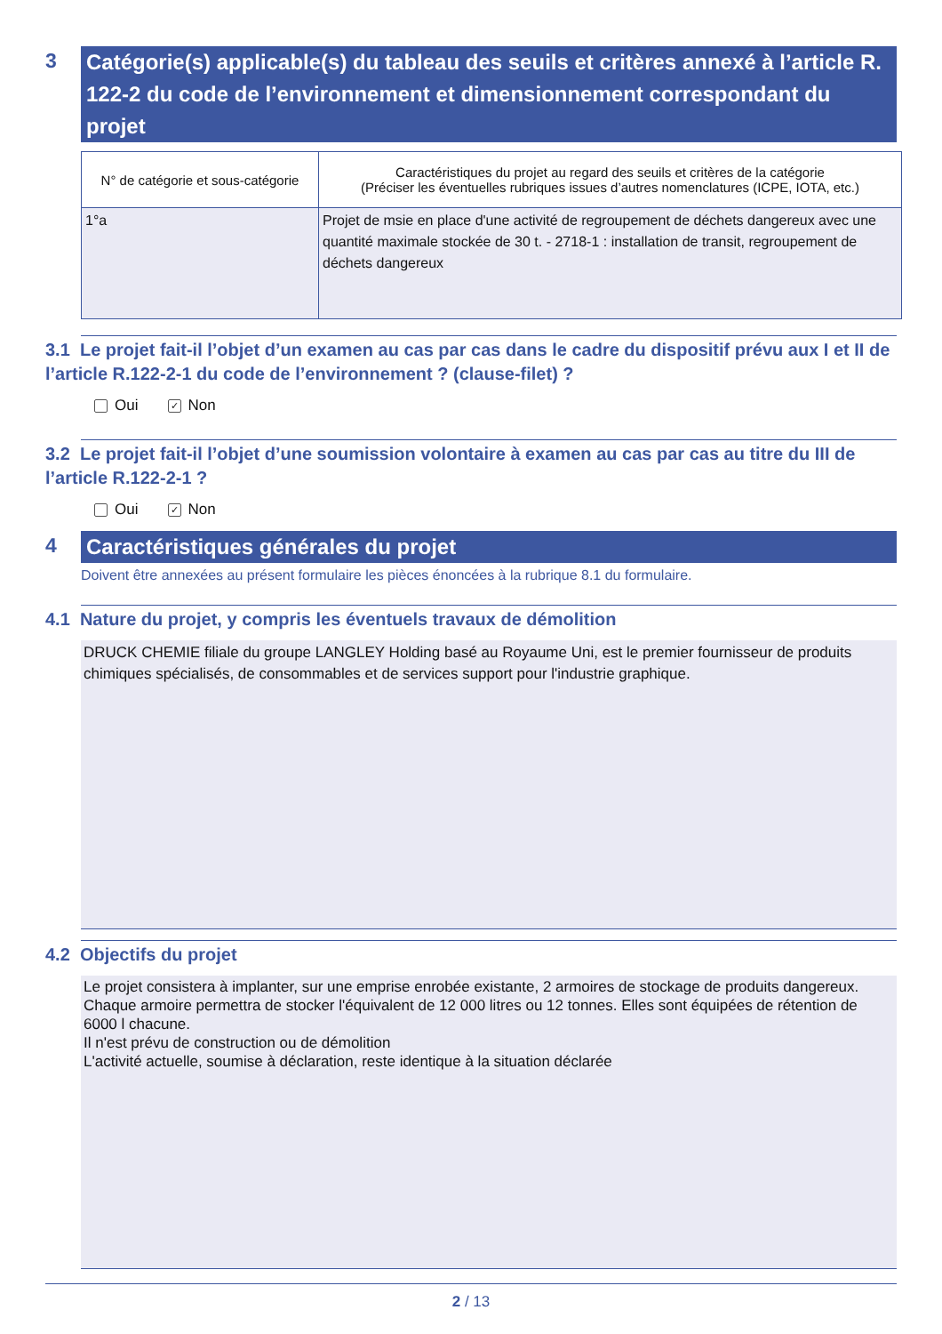3
Catégorie(s) applicable(s) du tableau des seuils et critères annexé à l’article R. 122-2 du code de l’environnement et dimensionnement correspondant du projet
| N° de catégorie et sous-catégorie | Caractéristiques du projet au regard des seuils et critères de la catégorie (Préciser les éventuelles rubriques issues d’autres nomenclatures (ICPE, IOTA, etc.) |
| --- | --- |
| 1°a | Projet de msie en place d'une activité de regroupement de déchets dangereux avec une quantité maximale stockée de 30 t. - 2718-1 : installation de transit, regroupement de déchets dangereux |
3.1 Le projet fait-il l’objet d’un examen au cas par cas dans le cadre du dispositif prévu aux I et II de l’article R.122-2-1 du code de l’environnement ? (clause-filet) ?
Oui ✓ Non
3.2 Le projet fait-il l’objet d’une soumission volontaire à examen au cas par cas au titre du III de l’article R.122-2-1 ?
Oui ✓ Non
4
Caractéristiques générales du projet
Doivent être annexées au présent formulaire les pièces énoncées à la rubrique 8.1 du formulaire.
4.1 Nature du projet, y compris les éventuels travaux de démolition
DRUCK CHEMIE filiale du groupe LANGLEY Holding basé au Royaume Uni, est le premier fournisseur de produits chimiques spécialisés, de consommables et de services support pour l'industrie graphique.
4.2 Objectifs du projet
Le projet consistera à implanter, sur une emprise enrobée existante, 2 armoires de stockage de produits dangereux. Chaque armoire permettra de stocker l'équivalent de 12 000 litres ou 12 tonnes. Elles sont équipées de rétention de 6000 l chacune.
Il n'est prévu de construction ou de démolition
L'activité actuelle, soumise à déclaration, reste identique à la situation déclarée
2 / 13